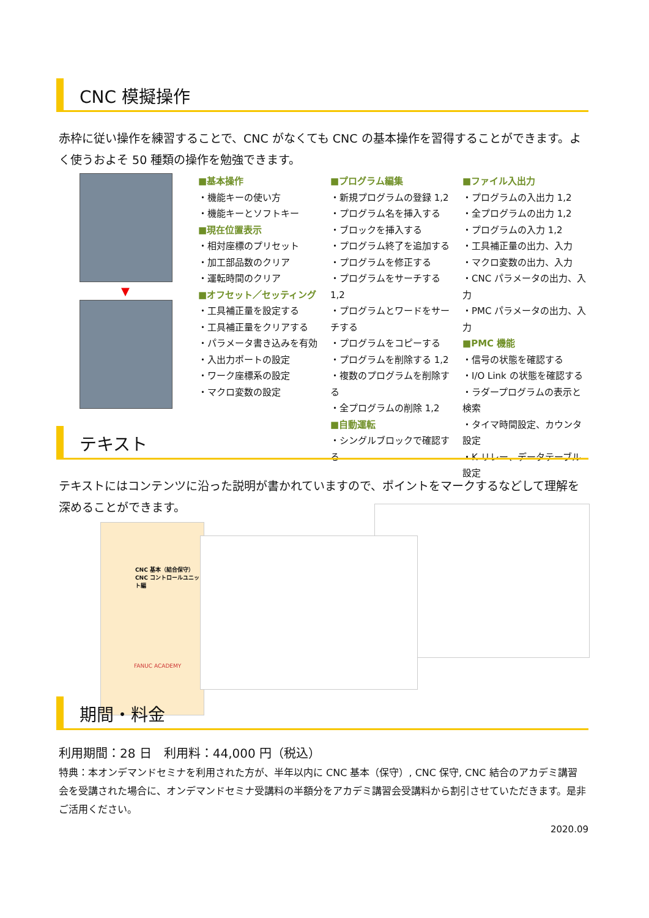CNC 模擬操作
赤枠に従い操作を練習することで、CNC がなくても CNC の基本操作を習得することができます。よく使うおよそ 50 種類の操作を勉強できます。
▼
■基本操作
・機能キーの使い方
・機能キーとソフトキー
■現在位置表示
・相対座標のプリセット
・加工部品数のクリア
・運転時間のクリア
■オフセット／セッティング
・工具補正量を設定する
・工具補正量をクリアする
・パラメータ書き込みを有効
・入出力ポートの設定
・ワーク座標系の設定
・マクロ変数の設定
■プログラム編集
・新規プログラムの登録 1,2
・プログラム名を挿入する
・ブロックを挿入する
・プログラム終了を追加する
・プログラムを修正する
・プログラムをサーチする 1,2
・プログラムとワードをサーチする
・プログラムをコピーする
・プログラムを削除する 1,2
・複数のプログラムを削除する
・全プログラムの削除 1,2
■自動運転
・シングルブロックで確認する
■ファイル入出力
・プログラムの入出力 1,2
・全プログラムの出力 1,2
・プログラムの入力 1,2
・工具補正量の出力、入力
・マクロ変数の出力、入力
・CNC パラメータの出力、入力
・PMC パラメータの出力、入力
■PMC 機能
・信号の状態を確認する
・I/O Link の状態を確認する
・ラダープログラムの表示と検索
・タイマ時間設定、カウンタ設定
・K リレー、データテーブル設定
テキスト
テキストにはコンテンツに沿った説明が書かれていますので、ポイントをマークするなどして理解を深めることができます。
CNC 基本（結合保守）
CNC コントロールユニット編
FANUC ACADEMY
期間・料金
利用期間：28 日　利用料：44,000 円（税込）
特典：本オンデマンドセミナを利用された方が、半年以内に CNC 基本（保守）, CNC 保守, CNC 結合のアカデミ講習会を受講された場合に、オンデマンドセミナ受講料の半額分をアカデミ講習会受講料から割引させていただきます。是非ご活用ください。
2020.09